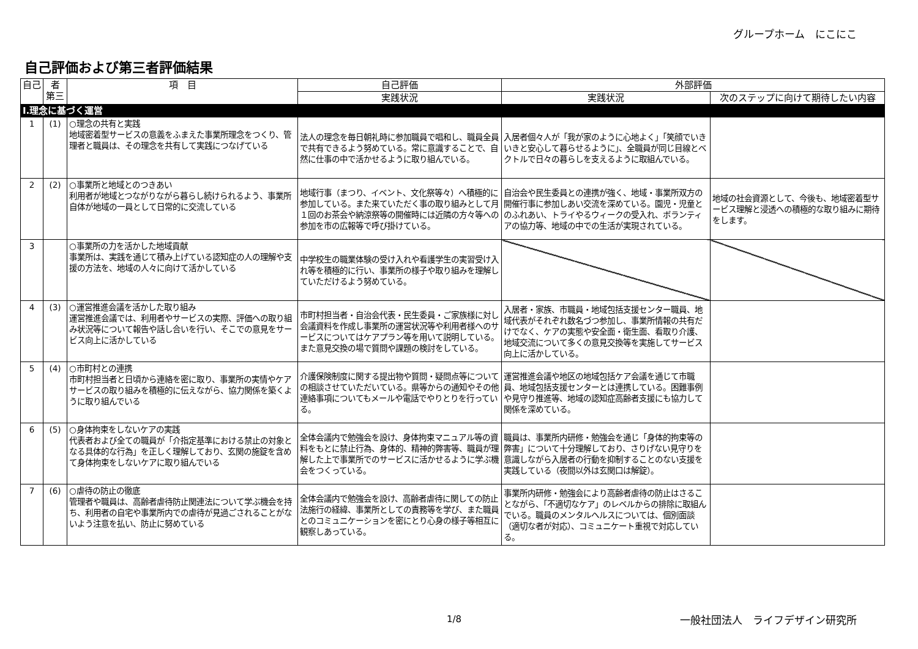グループホーム　にこにこ
自己評価および第三者評価結果
| 自己 | 者 第三 | 項 目 | 自己評価 | 外部評価 | |
| --- | --- | --- | --- | --- | --- |
| | | | 実践状況 | 実践状況 | 次のステップに向けて期待したい内容 |
| Ⅰ.理念に基づく運営 | | | | | |
| 1 | (1) | ○理念の共有と実践 地域密着型サービスの意義をふまえた事業所理念をつくり、管理者と職員は、その理念を共有して実践につなげている | 法人の理念を毎日朝礼時に参加職員で唱和し、職員全員で共有できるよう努めている。常に意識することで、自然に仕事の中で活かせるように取り組んでいる。 | 入居者個々人が「我が家のように心地よく」「笑顔でいきいきと安心して暮らせるように」、全職員が同じ目線とベクトルで日々の暮らしを支えるように取組んでいる。 | |
| 2 | (2) | ○事業所と地域とのつきあい 利用者が地域とつながりながら暮らし続けられるよう、事業所自体が地域の一員として日常的に交流している | 地域行事（まつり、イベント、文化祭等々）へ積極的に参加している。また来ていただく事の取り組みとして月１回のお茶会や納涼祭等の開催時には近隣の方々等への参加を市の広報等で呼び掛けている。 | 自治会や民生委員との連携が強く、地域・事業所双方の開催行事に参加しあい交流を深めている。園児・児童とのふれあい、トライやるウィークの受入れ、ボランティアの協力等、地域の中での生活が実現されている。 | 地域の社会資源として、今後も、地域密着型サービス理解と浸透への積極的な取り組みに期待をします。 |
| 3 | | ○事業所の力を活かした地域貢献 事業所は、実践を通じて積み上げている認知症の人の理解や支援の方法を、地域の人々に向けて活かしている | 中学校生の職業体験の受け入れや看護学生の実習受け入れ等を積極的に行い、事業所の様子や取り組みを理解していただけるよう努めている。 | | |
| 4 | (3) | ○運営推進会議を活かした取り組み 運営推進会議では、利用者やサービスの実際、評価への取り組み状況等について報告や話し合いを行い、そこでの意見をサービス向上に活かしている | 市町村担当者・自治会代表・民生委員・ご家族様に対し会議資料を作成し事業所の運営状況等や利用者様へのサービスについてはケアプラン等を用いて説明している。また意見交換の場で質問や課題の検討をしている。 | 入居者・家族、市職員・地域包括支援センター職員、地域代表がそれぞれ数名づつ参加し、事業所情報の共有だけでなく、ケアの実態や安全面・衛生面、看取り介護、地域交流について多くの意見交換等を実施してサービス向上に活かしている。 | |
| 5 | (4) | ○市町村との連携 市町村担当者と日頃から連絡を密に取り、事業所の実情やケアサービスの取り組みを積極的に伝えながら、協力関係を築くように取り組んでいる | 介護保険制度に関する提出物や質問・疑問点等についての相談させていただいている。県等からの通知やその他連絡事項についてもメールや電話でやりとりを行っている。 | 運営推進会議や地区の地域包括ケア会議を通じて市職員、地域包括支援センターとは連携している。困難事例や見守り推進等、地域の認知症高齢者支援にも協力して関係を深めている。 | |
| 6 | (5) | ○身体拘束をしないケアの実践 代表者および全ての職員が「介指定基準における禁止の対象となる具体的な行為」を正しく理解しており、玄関の施錠を含めて身体拘束をしないケアに取り組んでいる | 全体会議内で勉強会を設け、身体拘束マニュアル等の資料をもとに禁止行為、身体的、精神的弊害等、職員が理解した上で事業所でのサービスに活かせるように学ぶ機会をつくっている。 | 職員は、事業所内研修・勉強会を通じ「身体的拘束等の弊害」について十分理解しており、さりげない見守りを意識しながら入居者の行動を抑制することのない支援を実践している（夜間以外は玄関口は解錠）。 | |
| 7 | (6) | ○虐待の防止の徹底 管理者や職員は、高齢者虐待防止関連法について学ぶ機会を持ち、利用者の自宅や事業所内での虐待が見過ごされることがないよう注意を払い、防止に努めている | 全体会議内で勉強会を設け、高齢者虐待に関しての防止法施行の経緯、事業所としての責務等を学び、また職員とのコミュニケーションを密にとり心身の様子等相互に観察しあっている。 | 事業所内研修・勉強会により高齢者虐待の防止はさることながら、「不適切なケア」のレベルからの排除に取組んでいる。職員のメンタルヘルスについては、個別面談（適切な者が対応）、コミュニケート重視で対応している。 | |
1/8 一般社団法人　ライフデザイン研究所